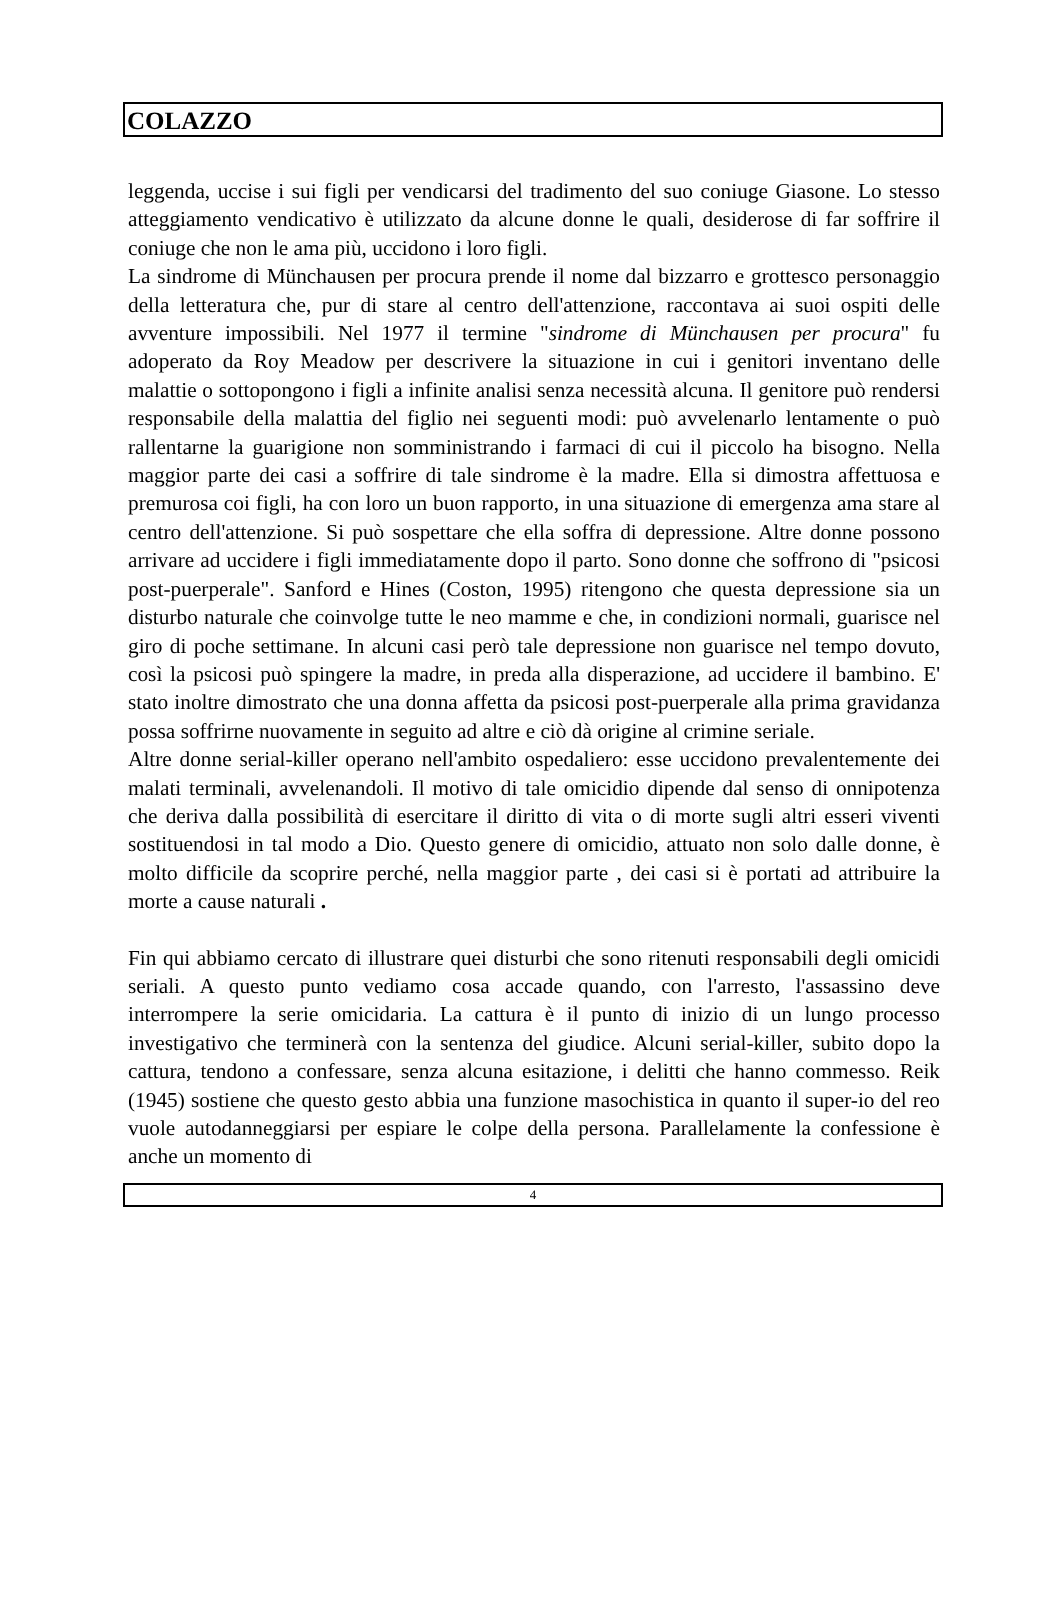COLAZZO
leggenda, uccise i sui figli per vendicarsi del tradimento del suo coniuge Giasone. Lo stesso atteggiamento vendicativo è utilizzato da alcune donne le quali, desiderose di far soffrire il coniuge che non le ama più, uccidono i loro figli.
La sindrome di Münchausen per procura prende il nome dal bizzarro e grottesco personaggio della letteratura che, pur di stare al centro dell'attenzione, raccontava ai suoi ospiti delle avventure impossibili. Nel 1977 il termine "sindrome di Münchausen per procura" fu adoperato da Roy Meadow per descrivere la situazione in cui i genitori inventano delle malattie o sottopongono i figli a infinite analisi senza necessità alcuna. Il genitore può rendersi responsabile della malattia del figlio nei seguenti modi: può avvelenarlo lentamente o può rallentarne la guarigione non somministrando i farmaci di cui il piccolo ha bisogno. Nella maggior parte dei casi a soffrire di tale sindrome è la madre. Ella si dimostra affettuosa e premurosa coi figli, ha con loro un buon rapporto, in una situazione di emergenza ama stare al centro dell'attenzione. Si può sospettare che ella soffra di depressione. Altre donne possono arrivare ad uccidere i figli immediatamente dopo il parto. Sono donne che soffrono di "psicosi post-puerperale". Sanford e Hines (Coston, 1995) ritengono che questa depressione sia un disturbo naturale che coinvolge tutte le neo mamme e che, in condizioni normali, guarisce nel giro di poche settimane. In alcuni casi però tale depressione non guarisce nel tempo dovuto, così la psicosi può spingere la madre, in preda alla disperazione, ad uccidere il bambino. E' stato inoltre dimostrato che una donna affetta da psicosi post-puerperale alla prima gravidanza possa soffrirne nuovamente in seguito ad altre e ciò dà origine al crimine seriale.
Altre donne serial-killer operano nell'ambito ospedaliero: esse uccidono prevalentemente dei malati terminali, avvelenandoli. Il motivo di tale omicidio dipende dal senso di onnipotenza che deriva dalla possibilità di esercitare il diritto di vita o di morte sugli altri esseri viventi sostituendosi in tal modo a Dio. Questo genere di omicidio, attuato non solo dalle donne, è molto difficile da scoprire perché, nella maggior parte , dei casi si è portati ad attribuire la morte a cause naturali .
Fin qui abbiamo cercato di illustrare quei disturbi che sono ritenuti responsabili degli omicidi seriali. A questo punto vediamo cosa accade quando, con l'arresto, l'assassino deve interrompere la serie omicidaria. La cattura è il punto di inizio di un lungo processo investigativo che terminerà con la sentenza del giudice. Alcuni serial-killer, subito dopo la cattura, tendono a confessare, senza alcuna esitazione, i delitti che hanno commesso. Reik (1945) sostiene che questo gesto abbia una funzione masochistica in quanto il super-io del reo vuole autodanneggiarsi per espiare le colpe della persona. Parallelamente la confessione è anche un momento di
4